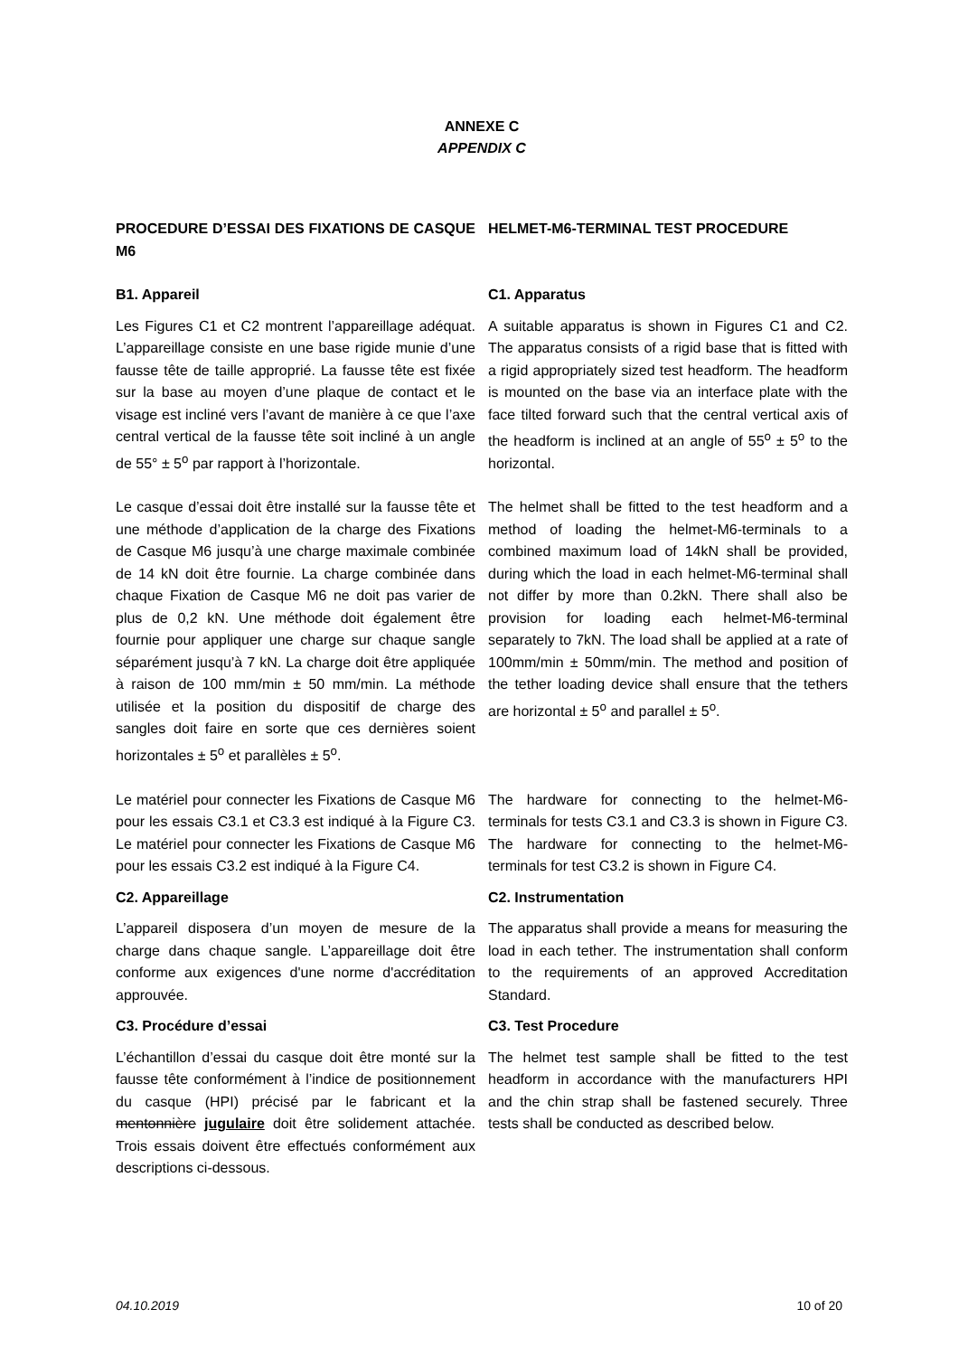ANNEXE C
APPENDIX C
PROCEDURE D’ESSAI DES FIXATIONS DE CASQUE M6
HELMET-M6-TERMINAL TEST PROCEDURE
B1. Appareil C1. Apparatus
Les Figures C1 et C2 montrent l’appareillage adéquat. L’appareillage consiste en une base rigide munie d’une fausse tête de taille approprié. La fausse tête est fixée sur la base au moyen d’une plaque de contact et le visage est incliné vers l’avant de manière à ce que l’axe central vertical de la fausse tête soit incliné à un angle de 55° ± 5<sup>o</sup> par rapport à l’horizontale.
A suitable apparatus is shown in Figures C1 and C2. The apparatus consists of a rigid base that is fitted with a rigid appropriately sized test headform. The headform is mounted on the base via an interface plate with the face tilted forward such that the central vertical axis of the headform is inclined at an angle of 55<sup>o</sup> ± 5<sup>o</sup> to the horizontal.
Le casque d’essai doit être installé sur la fausse tête et une méthode d’application de la charge des Fixations de Casque M6 jusqu’à une charge maximale combinée de 14 kN doit être fournie. La charge combinée dans chaque Fixation de Casque M6 ne doit pas varier de plus de 0,2 kN. Une méthode doit également être fournie pour appliquer une charge sur chaque sangle séparément jusqu’à 7 kN. La charge doit être appliquée à raison de 100 mm/min ± 50 mm/min. La méthode utilisée et la position du dispositif de charge des sangles doit faire en sorte que ces dernières soient horizontales ± 5<sup>o</sup> et parallèles ± 5<sup>o</sup>.
The helmet shall be fitted to the test headform and a method of loading the helmet-M6-terminals to a combined maximum load of 14kN shall be provided, during which the load in each helmet-M6-terminal shall not differ by more than 0.2kN. There shall also be provision for loading each helmet-M6-terminal separately to 7kN. The load shall be applied at a rate of 100mm/min ± 50mm/min. The method and position of the tether loading device shall ensure that the tethers are horizontal ± 5<sup>o</sup> and parallel ± 5<sup>o</sup>.
Le matériel pour connecter les Fixations de Casque M6 pour les essais C3.1 et C3.3 est indiqué à la Figure C3. Le matériel pour connecter les Fixations de Casque M6 pour les essais C3.2 est indiqué à la Figure C4.
The hardware for connecting to the helmet-M6-terminals for tests C3.1 and C3.3 is shown in Figure C3. The hardware for connecting to the helmet-M6-terminals for test C3.2 is shown in Figure C4.
C2. Appareillage C2. Instrumentation
L’appareil disposera d’un moyen de mesure de la charge dans chaque sangle. L’appareillage doit être conforme aux exigences d'une norme d'accréditation approuvée.
The apparatus shall provide a means for measuring the load in each tether. The instrumentation shall conform to the requirements of an approved Accreditation Standard.
C3. Procédure d’essai C3. Test Procedure
L’échantillon d’essai du casque doit être monté sur la fausse tête conformément à l’indice de positionnement du casque (HPI) précisé par le fabricant et la mentonnière jugulaire doit être solidement attachée. Trois essais doivent être effectués conformément aux descriptions ci-dessous.
The helmet test sample shall be fitted to the test headform in accordance with the manufacturers HPI and the chin strap shall be fastened securely. Three tests shall be conducted as described below.
04.10.2019 10 of 20